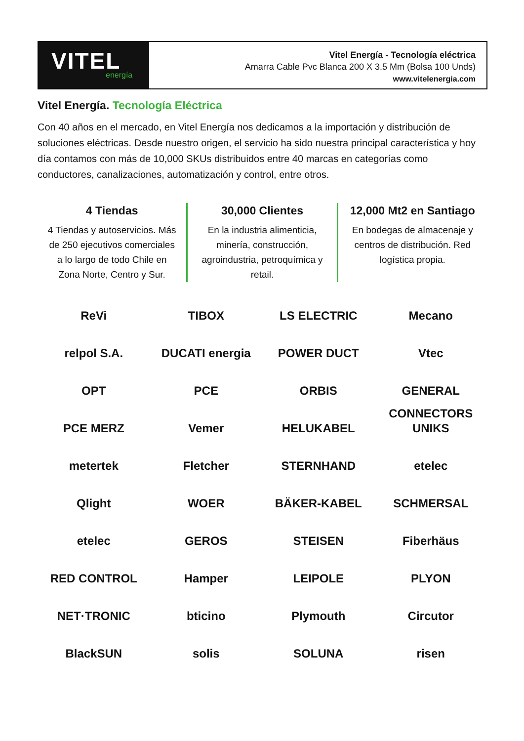VITEL
energía
Vitel Energía - Tecnología eléctrica
Amarra Cable Pvc Blanca 200 X 3.5 Mm (Bolsa 100 Unds)
www.vitelenergia.com
Vitel Energía. Tecnología Eléctrica
Con 40 años en el mercado, en Vitel Energía nos dedicamos a la importación y distribución de soluciones eléctricas. Desde nuestro origen, el servicio ha sido nuestra principal característica y hoy día contamos con más de 10,000 SKUs distribuidos entre 40 marcas en categorías como conductores, canalizaciones, automatización y control, entre otros.
4 Tiendas
4 Tiendas y autoservicios. Más de 250 ejecutivos comerciales a lo largo de todo Chile en Zona Norte, Centro y Sur.
30,000 Clientes
En la industria alimenticia, minería, construcción, agroindustria, petroquímica y retail.
12,000 Mt2 en Santiago
En bodegas de almacenaje y centros de distribución. Red logística propia.
ReVi
TIBOX
LS ELECTRIC
Mecano
relpol S.A.
DUCATI energia
POWER DUCT
Vtec
OPT
PCE
ORBIS
GENERAL CONNECTORS
PCE MERZ
Vemer
HELUKABEL
UNIKS
metertek
Fletcher
STERNHAND
etelec
Qlight
WOER
BÄKER-KABEL
SCHMERSAL
etelec
GEROS
STEISEN
Fiberhäus
RED CONTROL
Hamper
LEIPOLE
PLYON
NET·TRONIC
bticino
Plymouth
Circutor
BlackSUN
solis
SOLUNA
risen